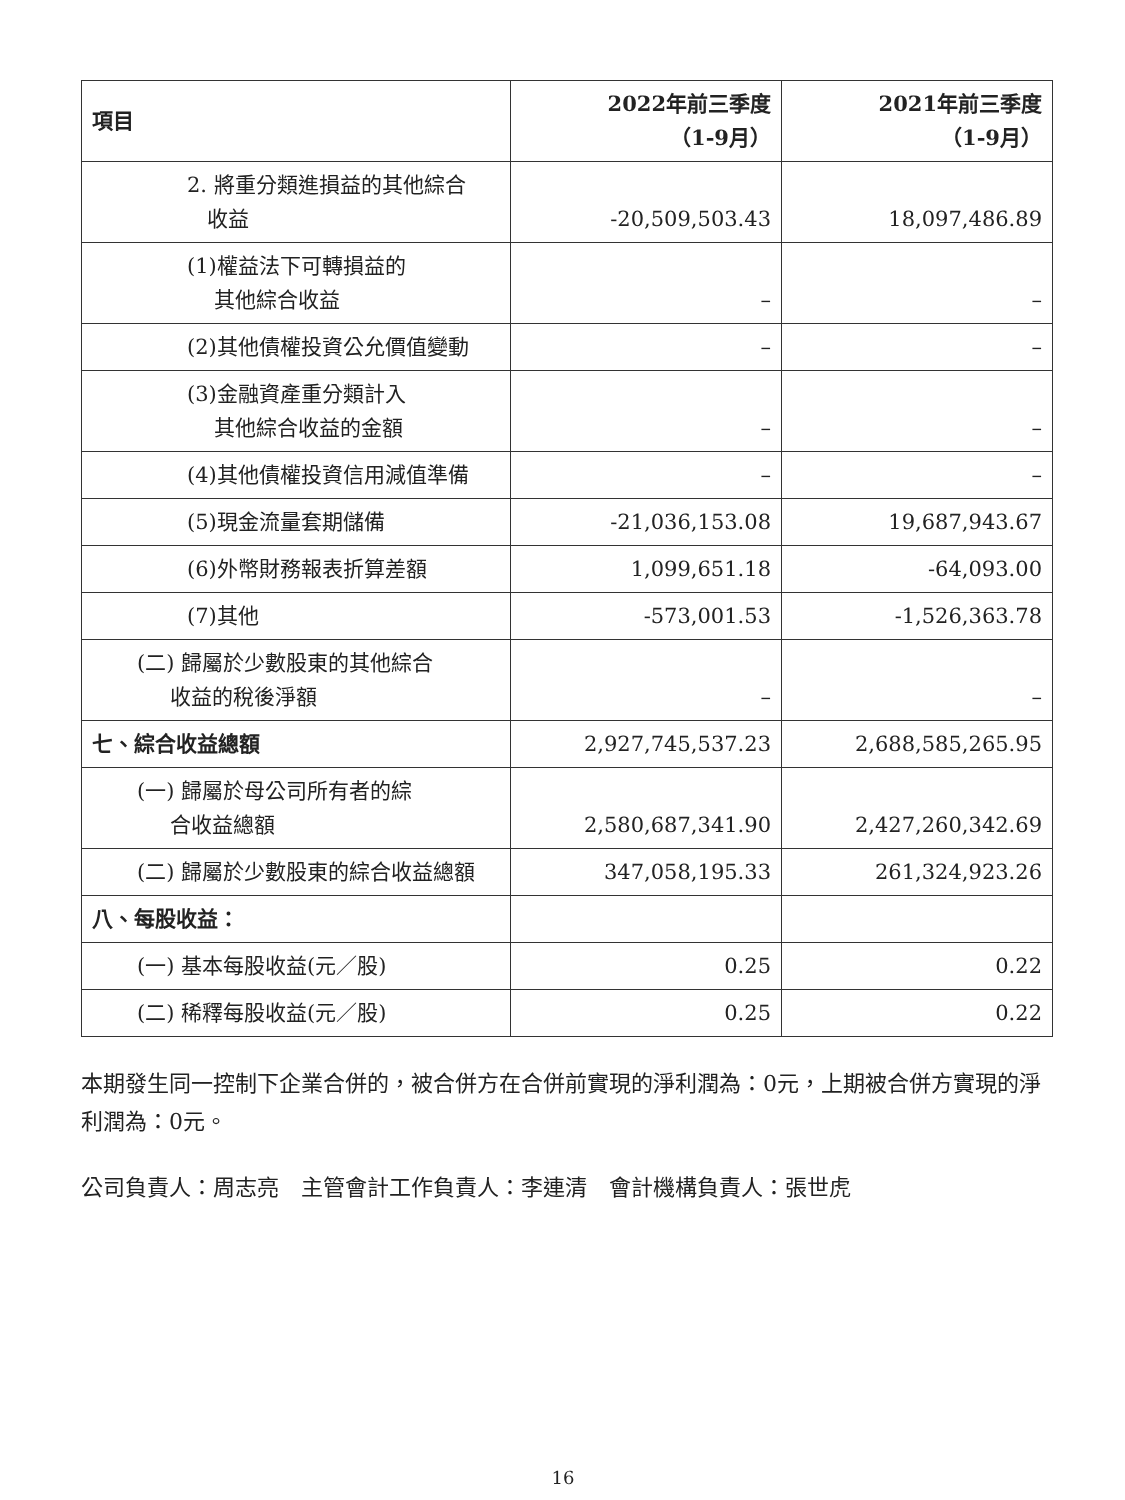| 項目 | 2022年前三季度 （1-9月） | 2021年前三季度 （1-9月） |
| --- | --- | --- |
| 2. 將重分類進損益的其他綜合 收益 | -20,509,503.43 | 18,097,486.89 |
| (1)權益法下可轉損益的 其他綜合收益 | – | – |
| (2)其他債權投資公允價值變動 | – | – |
| (3)金融資產重分類計入 其他綜合收益的金額 | – | – |
| (4)其他債權投資信用減值準備 | – | – |
| (5)現金流量套期儲備 | -21,036,153.08 | 19,687,943.67 |
| (6)外幣財務報表折算差額 | 1,099,651.18 | -64,093.00 |
| (7)其他 | -573,001.53 | -1,526,363.78 |
| (二) 歸屬於少數股東的其他綜合 收益的稅後淨額 | – | – |
| 七、綜合收益總額 | 2,927,745,537.23 | 2,688,585,265.95 |
| (一) 歸屬於母公司所有者的綜 合收益總額 | 2,580,687,341.90 | 2,427,260,342.69 |
| (二) 歸屬於少數股東的綜合收益總額 | 347,058,195.33 | 261,324,923.26 |
| 八、每股收益： | | |
| (一) 基本每股收益(元／股) | 0.25 | 0.22 |
| (二) 稀釋每股收益(元／股) | 0.25 | 0.22 |
本期發生同一控制下企業合併的，被合併方在合併前實現的淨利潤為：0元，上期被合併方實現的淨利潤為：0元。
公司負責人：周志亮　主管會計工作負責人：李連清　會計機構負責人：張世虎
16